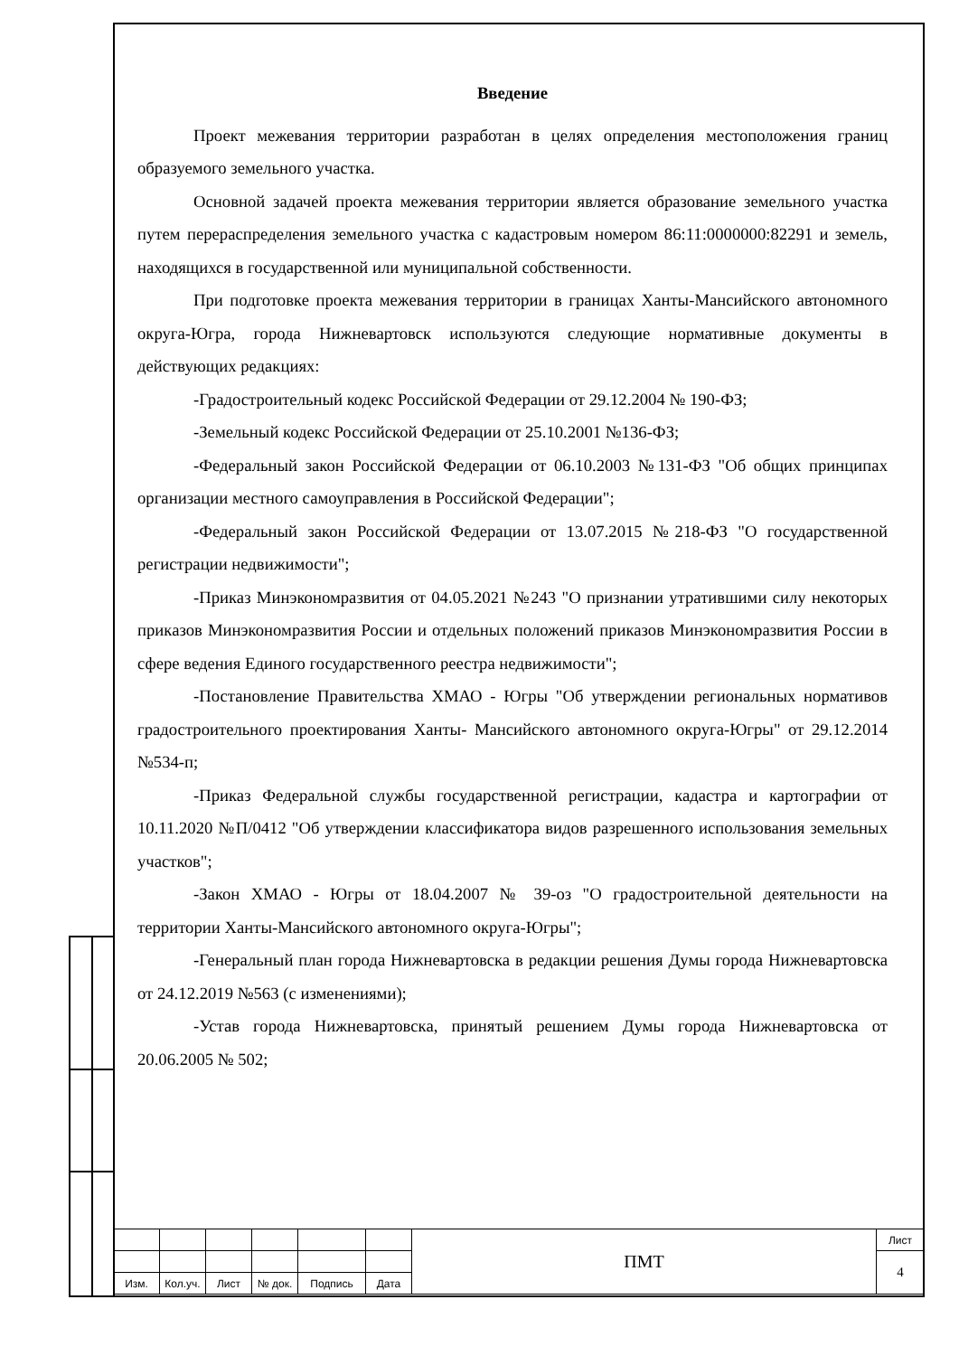Введение
Проект межевания территории разработан в целях определения местоположения границ образуемого земельного участка.
Основной задачей проекта межевания территории является образование земельного участка путем перераспределения земельного участка с кадастровым номером 86:11:0000000:82291 и земель, находящихся в государственной или муниципальной собственности.
При подготовке проекта межевания территории в границах Ханты-Мансийского автономного округа-Югра, города Нижневартовск используются следующие нормативные документы в действующих редакциях:
-Градостроительный кодекс Российской Федерации от 29.12.2004 № 190-ФЗ;
-Земельный кодекс Российской Федерации от 25.10.2001 №136-ФЗ;
-Федеральный закон Российской Федерации от 06.10.2003 №131-ФЗ "Об общих принципах организации местного самоуправления в Российской Федерации";
-Федеральный закон Российской Федерации от 13.07.2015 №218-ФЗ "О государственной регистрации недвижимости";
-Приказ Минэкономразвития от 04.05.2021 №243 "О признании утратившими силу некоторых приказов Минэкономразвития России и отдельных положений приказов Минэкономразвития России в сфере ведения Единого государственного реестра недвижимости";
-Постановление Правительства ХМАО - Югры "Об утверждении региональных нормативов градостроительного проектирования Ханты- Мансийского автономного округа-Югры" от 29.12.2014 №534-п;
-Приказ Федеральной службы государственной регистрации, кадастра и картографии от 10.11.2020 №П/0412 "Об утверждении классификатора видов разрешенного использования земельных участков";
-Закон ХМАО - Югры от 18.04.2007 № 39-оз "О градостроительной деятельности на территории Ханты-Мансийского автономного округа-Югры";
-Генеральный план города Нижневартовска в редакции решения Думы города Нижневартовска от 24.12.2019 №563 (с изменениями);
-Устав города Нижневартовска, принятый решением Думы города Нижневартовска от 20.06.2005 № 502;
| | | | | | | ПМТ | Лист |
| | | | | | | | 4 |
| Изм. | Кол.уч. | Лист | № док. | Подпись | Дата | | |